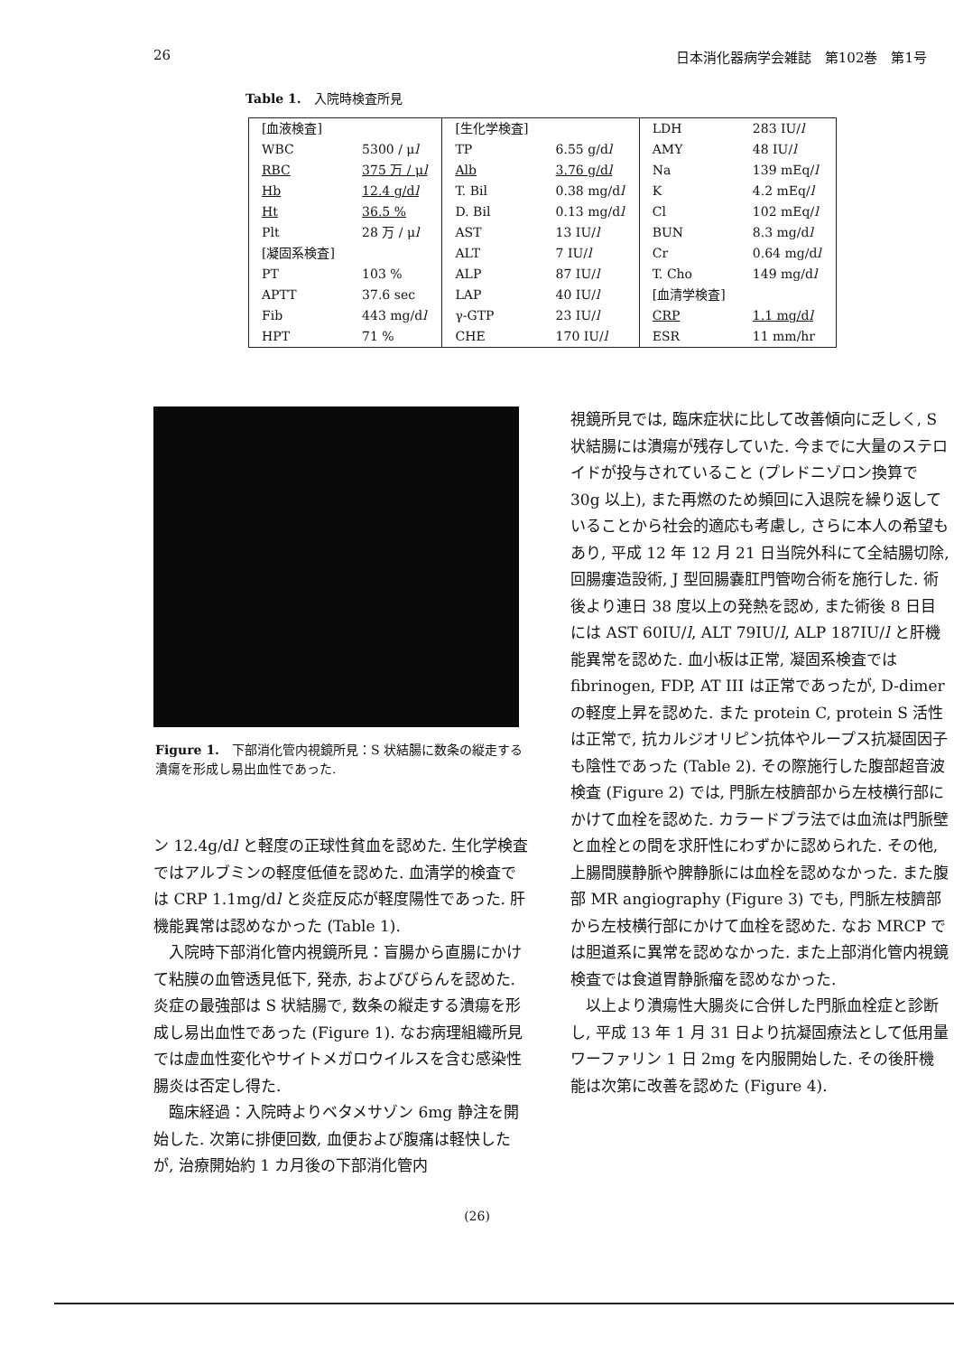26 日本消化器病学会雑誌　第102巻　第1号
Table 1.　入院時検査所見
| [血液検査] | | [生化学検査] | | LDH | 283 IU/ l |
| WBC | 5300 / μ l | TP | 6.55 g/d l | AMY | 48 IU/ l |
| RBC | 375 万 / μ l | Alb | 3.76 g/d l | Na | 139 mEq/ l |
| Hb | 12.4 g/d l | T. Bil | 0.38 mg/d l | K | 4.2 mEq/ l |
| Ht | 36.5 % | D. Bil | 0.13 mg/d l | Cl | 102 mEq/ l |
| Plt | 28 万 / μ l | AST | 13 IU/ l | BUN | 8.3 mg/d l |
| [凝固系検査] | | ALT | 7 IU/ l | Cr | 0.64 mg/d l |
| PT | 103 % | ALP | 87 IU/ l | T. Cho | 149 mg/d l |
| APTT | 37.6 sec | LAP | 40 IU/ l | [血清学検査] | |
| Fib | 443 mg/d l | γ-GTP | 23 IU/ l | CRP | 1.1 mg/d l |
| HPT | 71 % | CHE | 170 IU/ l | ESR | 11 mm/hr |
Figure 1.　下部消化管内視鏡所見：S 状結腸に数条の縦走する潰瘍を形成し易出血性であった.
ン 12.4g/dl と軽度の正球性貧血を認めた. 生化学検査ではアルブミンの軽度低値を認めた. 血清学的検査では CRP 1.1mg/dl と炎症反応が軽度陽性であった. 肝機能異常は認めなかった (Table 1).
入院時下部消化管内視鏡所見：盲腸から直腸にかけて粘膜の血管透見低下, 発赤, およびびらんを認めた. 炎症の最強部は S 状結腸で, 数条の縦走する潰瘍を形成し易出血性であった (Figure 1). なお病理組織所見では虚血性変化やサイトメガロウイルスを含む感染性腸炎は否定し得た.
臨床経過：入院時よりベタメサゾン 6mg 静注を開始した. 次第に排便回数, 血便および腹痛は軽快したが, 治療開始約 1 カ月後の下部消化管内
視鏡所見では, 臨床症状に比して改善傾向に乏しく, S 状結腸には潰瘍が残存していた. 今までに大量のステロイドが投与されていること (プレドニゾロン換算で 30g 以上), また再燃のため頻回に入退院を繰り返していることから社会的適応も考慮し, さらに本人の希望もあり, 平成 12 年 12 月 21 日当院外科にて全結腸切除, 回腸瘻造設術, J 型回腸嚢肛門管吻合術を施行した. 術後より連日 38 度以上の発熱を認め, また術後 8 日目には AST 60IU/l, ALT 79IU/l, ALP 187IU/l と肝機能異常を認めた. 血小板は正常, 凝固系検査では fibrinogen, FDP, AT III は正常であったが, D-dimer の軽度上昇を認めた. また protein C, protein S 活性は正常で, 抗カルジオリピン抗体やループス抗凝固因子も陰性であった (Table 2). その際施行した腹部超音波検査 (Figure 2) では, 門脈左枝臍部から左枝横行部にかけて血栓を認めた. カラードプラ法では血流は門脈壁と血栓との間を求肝性にわずかに認められた. その他, 上腸間膜静脈や脾静脈には血栓を認めなかった. また腹部 MR angiography (Figure 3) でも, 門脈左枝臍部から左枝横行部にかけて血栓を認めた. なお MRCP では胆道系に異常を認めなかった. また上部消化管内視鏡検査では食道胃静脈瘤を認めなかった.
以上より潰瘍性大腸炎に合併した門脈血栓症と診断し, 平成 13 年 1 月 31 日より抗凝固療法として低用量ワーファリン 1 日 2mg を内服開始した. その後肝機能は次第に改善を認めた (Figure 4).
(26)